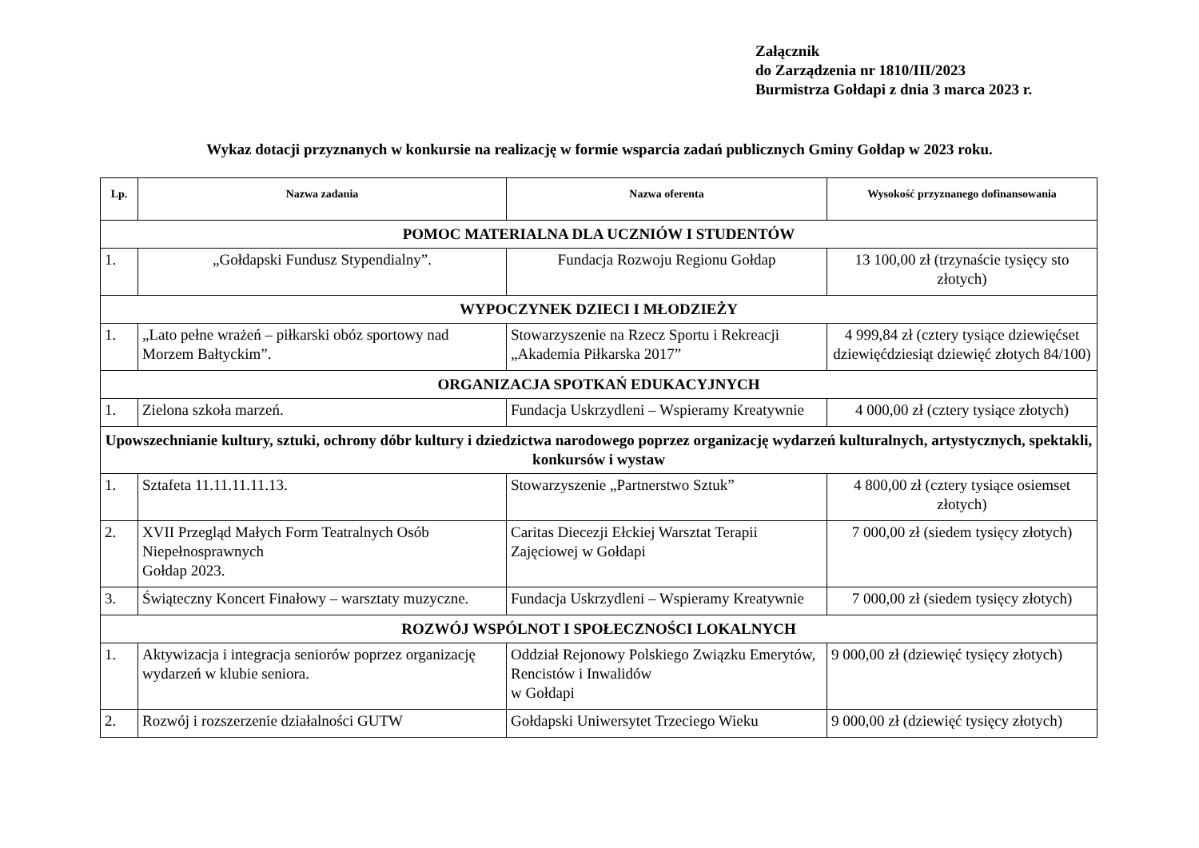Załącznik
do Zarządzenia nr 1810/III/2023
Burmistrza Gołdapi z dnia 3 marca 2023 r.
Wykaz dotacji przyznanych w konkursie na realizację w formie wsparcia zadań publicznych Gminy Gołdap w 2023 roku.
| Lp. | Nazwa zadania | Nazwa oferenta | Wysokość przyznanego dofinansowania |
| --- | --- | --- | --- |
| POMOC MATERIALNA DLA UCZNIÓW I STUDENTÓW | | | |
| 1. | „Gołdapski Fundusz Stypendialny”. | Fundacja Rozwoju Regionu Gołdap | 13 100,00 zł (trzynaście tysięcy sto złotych) |
| WYPOCZYNEK DZIECI I MŁODZIEŻY | | | |
| 1. | „Lato pełne wrażeń – piłkarski obóz sportowy nad Morzem Bałtyckim”. | Stowarzyszenie na Rzecz Sportu i Rekreacji „Akademia Piłkarska 2017” | 4 999,84 zł (cztery tysiące dziewięćset dziewięćdziesiąt dziewięć złotych 84/100) |
| ORGANIZACJA SPOTKAŃ EDUKACYJNYCH | | | |
| 1. | Zielona szkoła marzeń. | Fundacja Uskrzydleni – Wspieramy Kreatywnie | 4 000,00 zł (cztery tysiące złotych) |
| Upowszechnianie kultury, sztuki, ochrony dóbr kultury i dziedzictwa narodowego poprzez organizację wydarzeń kulturalnych, artystycznych, spektakli, konkursów i wystaw | | | |
| 1. | Sztafeta 11.11.11.11.13. | Stowarzyszenie „Partnerstwo Sztuk” | 4 800,00 zł (cztery tysiące osiemset złotych) |
| 2. | XVII Przegląd Małych Form Teatralnych Osób Niepełnosprawnych Gołdap 2023. | Caritas Diecezji Ełckiej Warsztat Terapii Zajęciowej w Gołdapi | 7 000,00 zł (siedem tysięcy złotych) |
| 3. | Świąteczny Koncert Finałowy – warsztaty muzyczne. | Fundacja Uskrzydleni – Wspieramy Kreatywnie | 7 000,00 zł (siedem tysięcy złotych) |
| ROZWÓJ WSPÓLNOT I SPOŁECZNOŚCI LOKALNYCH | | | |
| 1. | Aktywizacja i integracja seniorów poprzez organizację wydarzeń w klubie seniora. | Oddział Rejonowy Polskiego Związku Emerytów, Rencistów i Inwalidów w Gołdapi | 9 000,00 zł (dziewięć tysięcy złotych) |
| 2. | Rozwój i rozszerzenie działalności GUTW | Gołdapski Uniwersytet Trzeciego Wieku | 9 000,00 zł (dziewięć tysięcy złotych) |